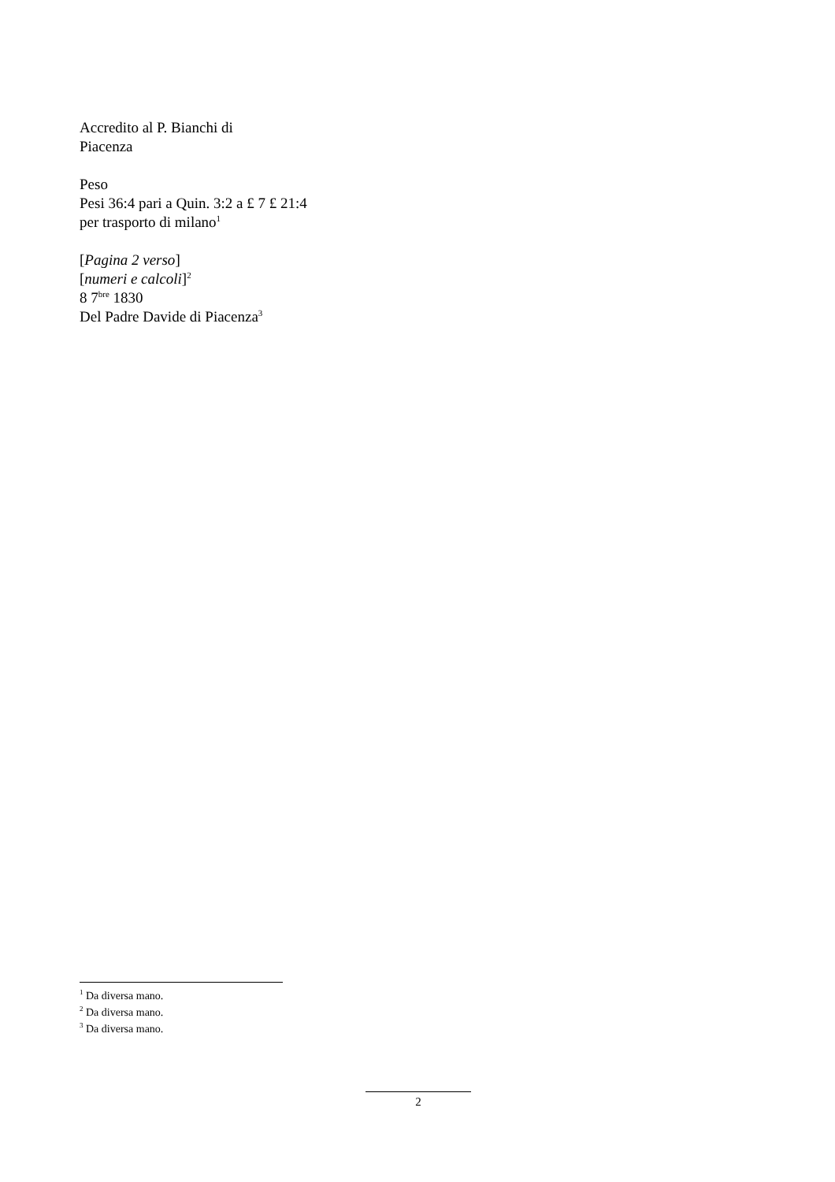Accredito al P. Bianchi di
Piacenza
Peso
Pesi 36:4 pari a Quin. 3:2 a £ 7 £ 21:4
per trasporto di milano<sup>1</sup>
[Pagina 2 verso]
[numeri e calcoli]<sup>2</sup>
8 7<sup>bre</sup> 1830
Del Padre Davide di Piacenza<sup>3</sup>
<sup>1</sup> Da diversa mano.
<sup>2</sup> Da diversa mano.
<sup>3</sup> Da diversa mano.
2